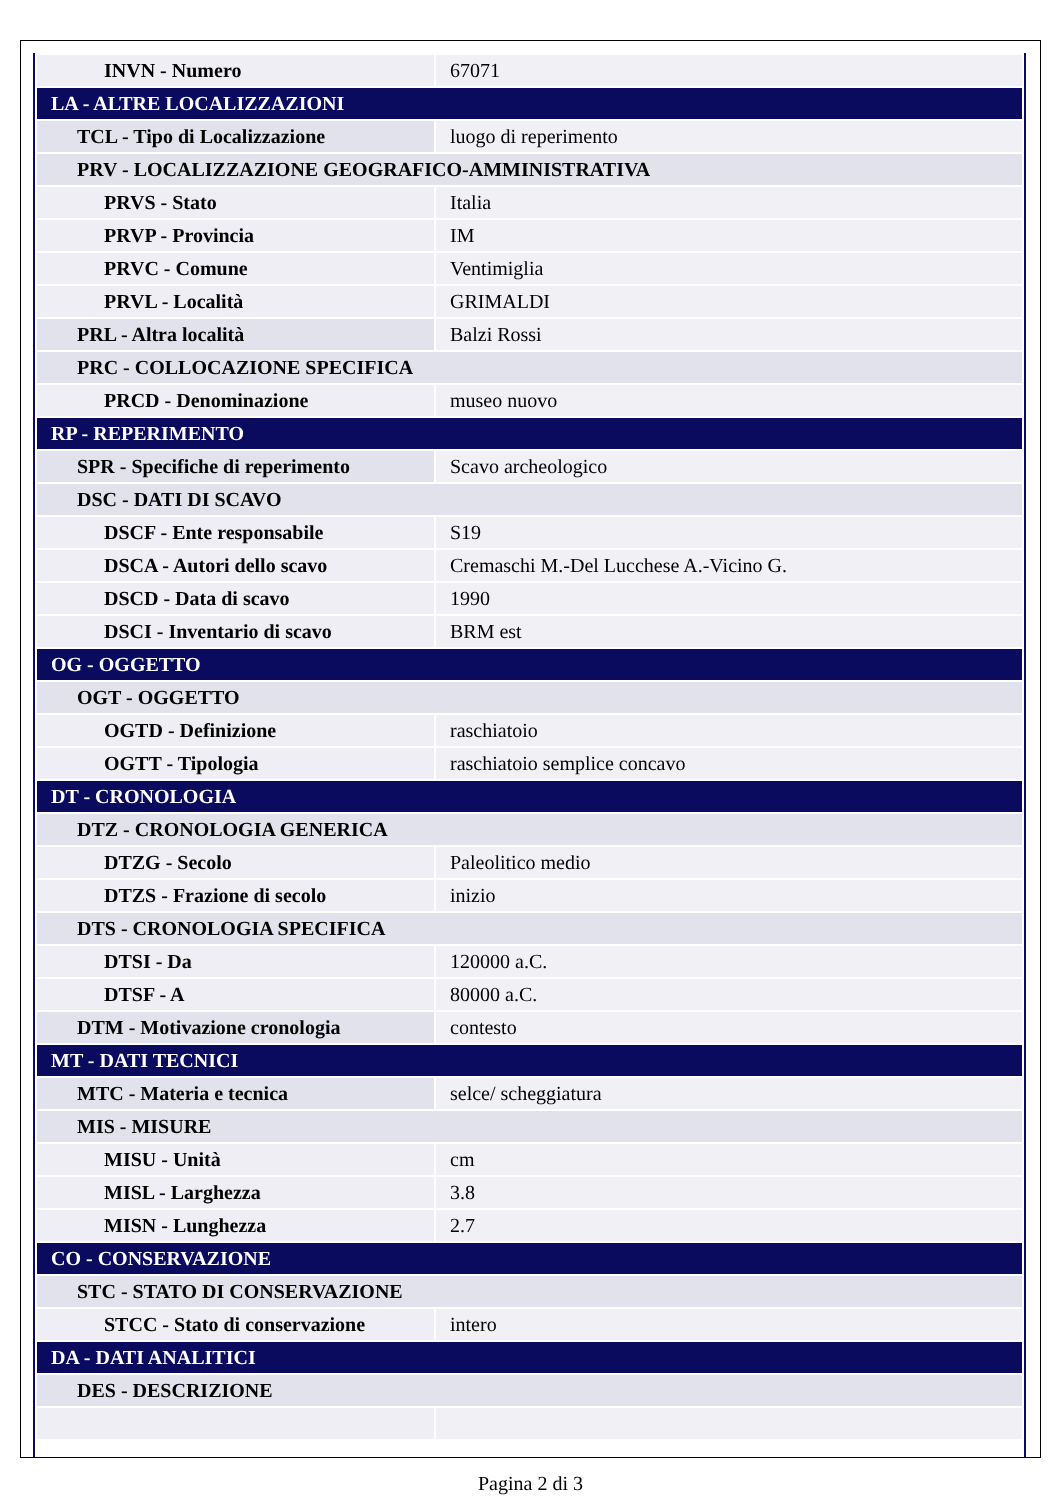| INVN - Numero | 67071 |
| LA - ALTRE LOCALIZZAZIONI | |
| TCL - Tipo di Localizzazione | luogo di reperimento |
| PRV - LOCALIZZAZIONE GEOGRAFICO-AMMINISTRATIVA | |
| PRVS - Stato | Italia |
| PRVP - Provincia | IM |
| PRVC - Comune | Ventimiglia |
| PRVL - Località | GRIMALDI |
| PRL - Altra località | Balzi Rossi |
| PRC - COLLOCAZIONE SPECIFICA | |
| PRCD - Denominazione | museo nuovo |
| RP - REPERIMENTO | |
| SPR - Specifiche di reperimento | Scavo archeologico |
| DSC - DATI DI SCAVO | |
| DSCF - Ente responsabile | S19 |
| DSCA - Autori dello scavo | Cremaschi M.-Del Lucchese A.-Vicino G. |
| DSCD - Data di scavo | 1990 |
| DSCI - Inventario di scavo | BRM est |
| OG - OGGETTO | |
| OGT - OGGETTO | |
| OGTD - Definizione | raschiatoio |
| OGTT - Tipologia | raschiatoio semplice concavo |
| DT - CRONOLOGIA | |
| DTZ - CRONOLOGIA GENERICA | |
| DTZG - Secolo | Paleolitico medio |
| DTZS - Frazione di secolo | inizio |
| DTS - CRONOLOGIA SPECIFICA | |
| DTSI - Da | 120000 a.C. |
| DTSF - A | 80000 a.C. |
| DTM - Motivazione cronologia | contesto |
| MT - DATI TECNICI | |
| MTC - Materia e tecnica | selce/ scheggiatura |
| MIS - MISURE | |
| MISU - Unità | cm |
| MISL - Larghezza | 3.8 |
| MISN - Lunghezza | 2.7 |
| CO - CONSERVAZIONE | |
| STC - STATO DI CONSERVAZIONE | |
| STCC - Stato di conservazione | intero |
| DA - DATI ANALITICI | |
| DES - DESCRIZIONE | |
Pagina 2 di 3